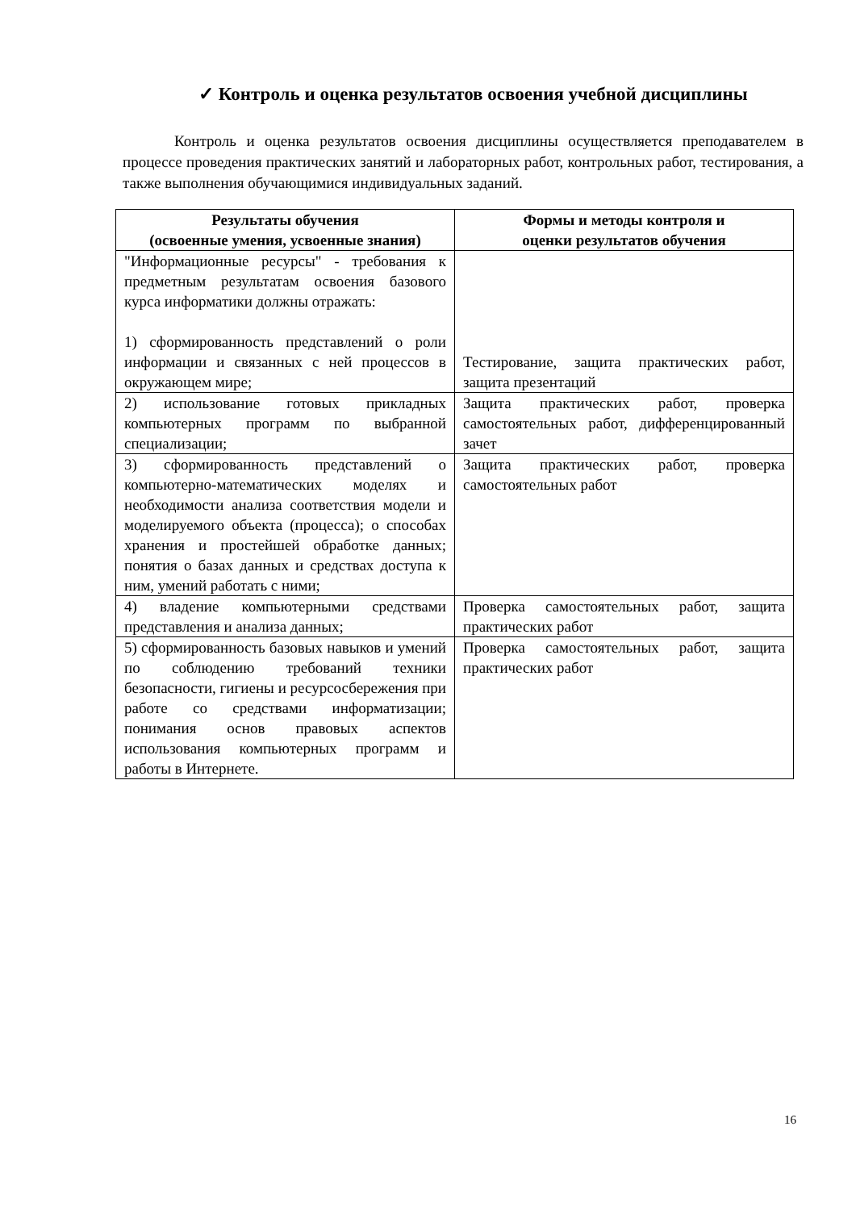✓ Контроль и оценка результатов освоения учебной дисциплины
Контроль и оценка результатов освоения дисциплины осуществляется преподавателем в процессе проведения практических занятий и лабораторных работ, контрольных работ, тестирования, а также выполнения обучающимися индивидуальных заданий.
| Результаты обучения (освоенные умения, усвоенные знания) | Формы и методы контроля и оценки результатов обучения |
| --- | --- |
| "Информационные ресурсы" - требования к предметным результатам освоения базового курса информатики должны отражать: 1) сформированность представлений о роли информации и связанных с ней процессов в окружающем мире; | Тестирование, защита практических работ, защита презентаций |
| 2) использование готовых прикладных компьютерных программ по выбранной специализации; | Защита практических работ, проверка самостоятельных работ, дифференцированный зачет |
| 3) сформированность представлений о компьютерно-математических моделях и необходимости анализа соответствия модели и моделируемого объекта (процесса); о способах хранения и простейшей обработке данных; понятия о базах данных и средствах доступа к ним, умений работать с ними; | Защита практических работ, проверка самостоятельных работ |
| 4) владение компьютерными средствами представления и анализа данных; | Проверка самостоятельных работ, защита практических работ |
| 5) сформированность базовых навыков и умений по соблюдению требований техники безопасности, гигиены и ресурсосбережения при работе со средствами информатизации; понимания основ правовых аспектов использования компьютерных программ и работы в Интернете. | Проверка самостоятельных работ, защита практических работ |
16